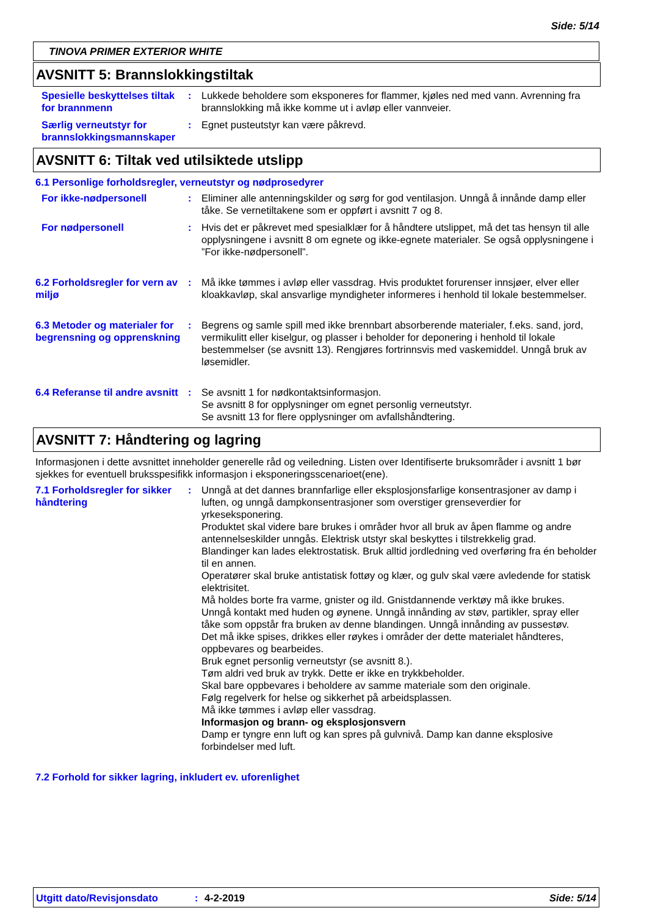Side: 5/14
TINOVA PRIMER EXTERIOR WHITE
AVSNITT 5: Brannslokkingstiltak
Spesielle beskyttelses tiltak for brannmenn
: Lukkede beholdere som eksponeres for flammer, kjøles ned med vann. Avrenning fra brannslokking må ikke komme ut i avløp eller vannveier.
Særlig verneutstyr for brannslokkingsmannskaper
: Egnet pusteutstyr kan være påkrevd.
AVSNITT 6: Tiltak ved utilsiktede utslipp
6.1 Personlige forholdsregler, verneutstyr og nødprosedyrer
For ikke-nødpersonell : Eliminer alle antenningskilder og sørg for god ventilasjon. Unngå å innånde damp eller tåke. Se vernetiltakene som er oppført i avsnitt 7 og 8.
For nødpersonell : Hvis det er påkrevet med spesialklær for å håndtere utslippet, må det tas hensyn til alle opplysningene i avsnitt 8 om egnete og ikke-egnete materialer. Se også opplysningene i ”For ikke-nødpersonell”.
6.2 Forholdsregler for vern av miljø
: Må ikke tømmes i avløp eller vassdrag. Hvis produktet forurenser innsjøer, elver eller kloakkavløp, skal ansvarlige myndigheter informeres i henhold til lokale bestemmelser.
6.3 Metoder og materialer for begrensning og opprenskning
: Begrens og samle spill med ikke brennbart absorberende materialer, f.eks. sand, jord, vermikulitt eller kiselgur, og plasser i beholder for deponering i henhold til lokale bestemmelser (se avsnitt 13). Rengjøres fortrinnsvis med vaskemiddel. Unngå bruk av løsemidler.
6.4 Referanse til andre avsnitt
: Se avsnitt 1 for nødkontaktsinformasjon.
Se avsnitt 8 for opplysninger om egnet personlig verneutstyr.
Se avsnitt 13 for flere opplysninger om avfallshåndtering.
AVSNITT 7: Håndtering og lagring
Informasjonen i dette avsnittet inneholder generelle råd og veiledning. Listen over Identifiserte bruksområder i avsnitt 1 bør sjekkes for eventuell bruksspesifikk informasjon i eksponeringsscenarioet(ene).
7.1 Forholdsregler for sikker håndtering
: Unngå at det dannes brannfarlige eller eksplosjonsfarlige konsentrasjoner av damp i luften, og unngå dampkonsentrasjoner som overstiger grenseverdier for yrkeseksponering.
Produktet skal videre bare brukes i områder hvor all bruk av åpen flamme og andre antennelseskilder unngås. Elektrisk utstyr skal beskyttes i tilstrekkelig grad.
Blandinger kan lades elektrostatisk. Bruk alltid jordledning ved overføring fra én beholder til en annen.
Operatører skal bruke antistatisk fottøy og klær, og gulv skal være avledende for statisk elektrisitet.
Må holdes borte fra varme, gnister og ild. Gnistdannende verktøy må ikke brukes.
Unngå kontakt med huden og øynene. Unngå innånding av støv, partikler, spray eller tåke som oppstår fra bruken av denne blandingen. Unngå innånding av pussestøv.
Det må ikke spises, drikkes eller røykes i områder der dette materialet håndteres, oppbevares og bearbeides.
Bruk egnet personlig verneutstyr (se avsnitt 8.).
Tøm aldri ved bruk av trykk. Dette er ikke en trykkbeholder.
Skal bare oppbevares i beholdere av samme materiale som den originale.
Følg regelverk for helse og sikkerhet på arbeidsplassen.
Må ikke tømmes i avløp eller vassdrag.
Informasjon og brann- og eksplosjonsvern
Damp er tyngre enn luft og kan spres på gulvnivå. Damp kan danne eksplosive forbindelser med luft.
7.2 Forhold for sikker lagring, inkludert ev. uforenlighet
Utgitt dato/Revisjonsdato: 4-2-2019 Side: 5/14